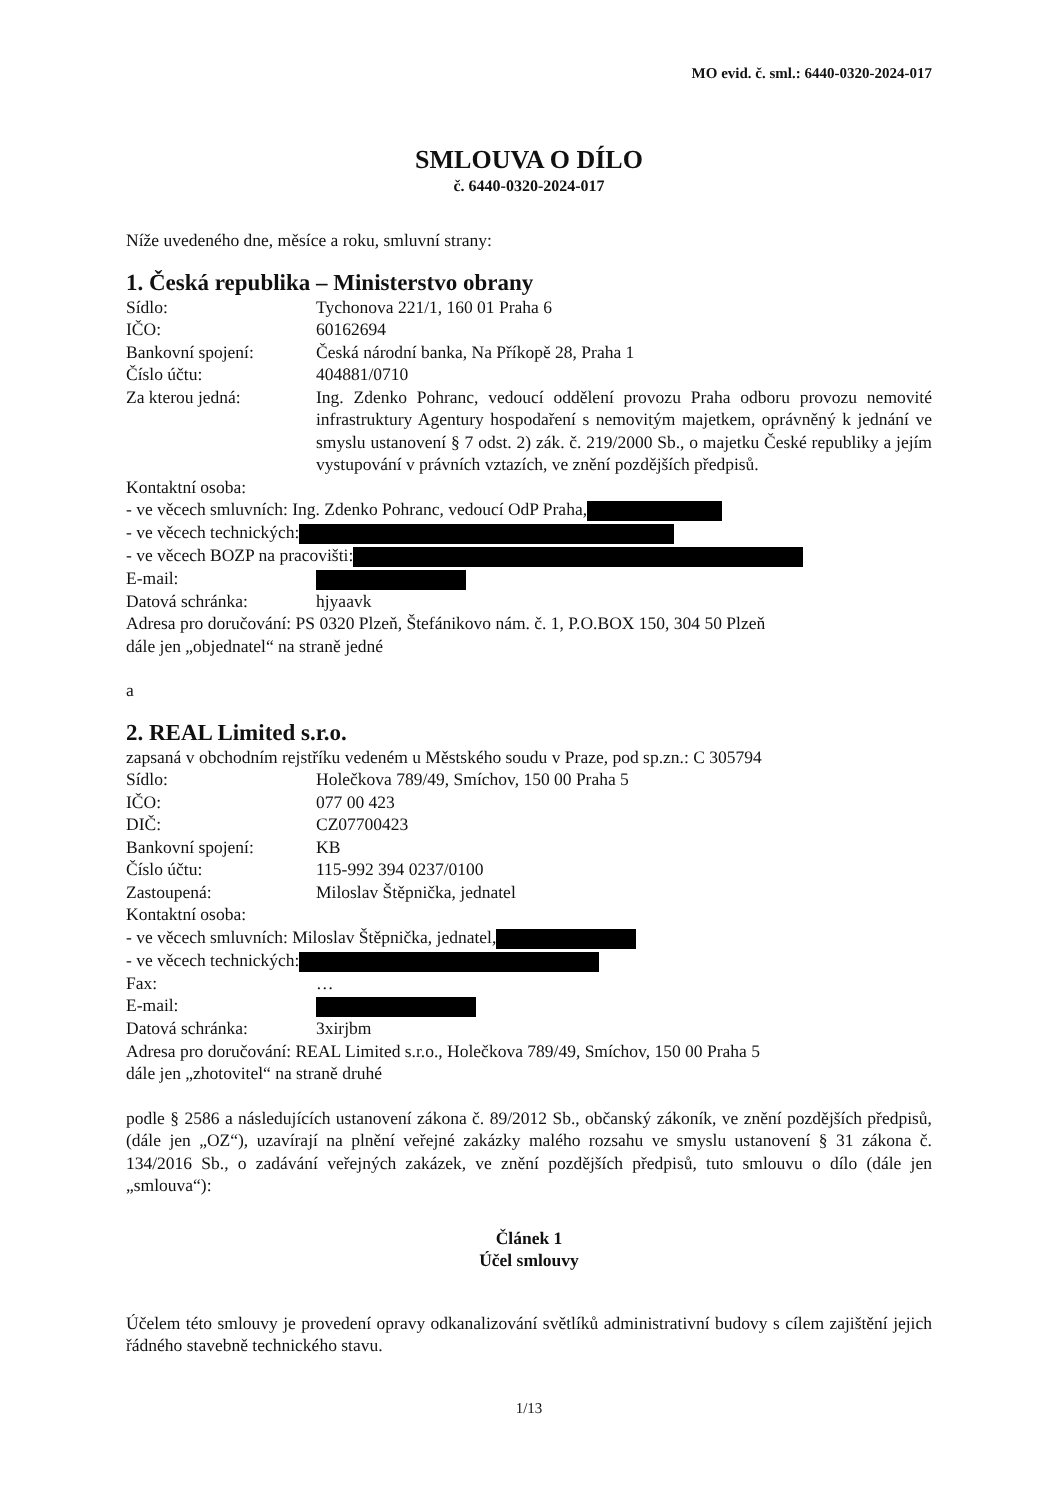MO evid. č. sml.: 6440-0320-2024-017
SMLOUVA O DÍLO
č. 6440-0320-2024-017
Níže uvedeného dne, měsíce a roku, smluvní strany:
1. Česká republika – Ministerstvo obrany
Sídlo: Tychonova 221/1, 160 01 Praha 6
IČO: 60162694
Bankovní spojení: Česká národní banka, Na Příkopě 28, Praha 1
Číslo účtu: 404881/0710
Za kterou jedná: Ing. Zdenko Pohranc, vedoucí oddělení provozu Praha odboru provozu nemovité infrastruktury Agentury hospodaření s nemovitým majetkem, oprávněný k jednání ve smyslu ustanovení § 7 odst. 2) zák. č. 219/2000 Sb., o majetku České republiky a jejím vystupování v právních vztazích, ve znění pozdějších předpisů.
Kontaktní osoba:
- ve věcech smluvních: Ing. Zdenko Pohranc, vedoucí OdP Praha,
- ve věcech technických:
- ve věcech BOZP na pracovišti:
E-mail:
Datová schránka: hjyaavk
Adresa pro doručování: PS 0320 Plzeň, Štefánikovo nám. č. 1, P.O.BOX 150, 304 50 Plzeň
dále jen „objednatel“ na straně jedné
a
2. REAL Limited s.r.o.
zapsaná v obchodním rejstříku vedeném u Městského soudu v Praze, pod sp.zn.: C 305794
Sídlo: Holečkova 789/49, Smíchov, 150 00 Praha 5
IČO: 077 00 423
DIČ: CZ07700423
Bankovní spojení: KB
Číslo účtu: 115-992 394 0237/0100
Zastoupená: Miloslav Štěpnička, jednatel
Kontaktní osoba:
- ve věcech smluvních: Miloslav Štěpnička, jednatel,
- ve věcech technických:
Fax: …
E-mail:
Datová schránka: 3xirjbm
Adresa pro doručování: REAL Limited s.r.o., Holečkova 789/49, Smíchov, 150 00 Praha 5
dále jen „zhotovitel“ na straně druhé
podle § 2586 a následujících ustanovení zákona č. 89/2012 Sb., občanský zákoník, ve znění pozdějších předpisů, (dále jen „OZ“), uzavírají na plnění veřejné zakázky malého rozsahu ve smyslu ustanovení § 31 zákona č. 134/2016 Sb., o zadávání veřejných zakázek, ve znění pozdějších předpisů, tuto smlouvu o dílo (dále jen „smlouva“):
Článek 1
Účel smlouvy
Účelem této smlouvy je provedení opravy odkanalizování světlíků administrativní budovy s cílem zajištění jejich řádného stavebně technického stavu.
1/13